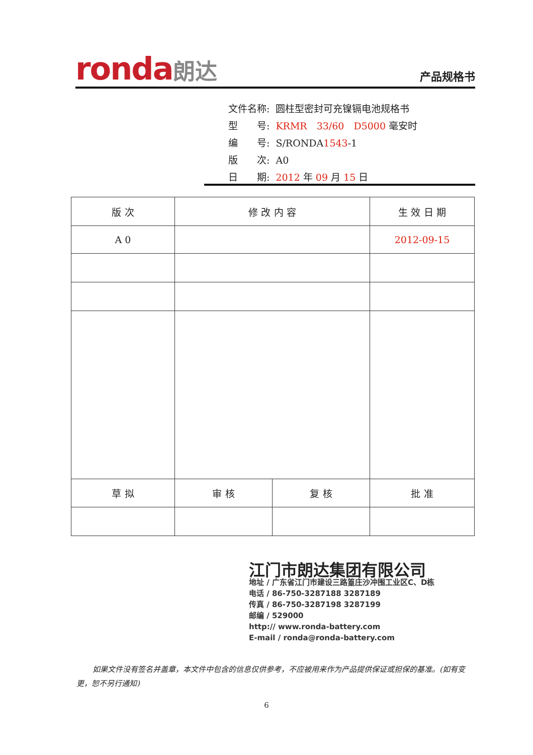ronda朗达
产品规格书
| 文件名称: | 圆柱型密封可充镍镉电池规格书 |
| 型 号: | KRMR 33/60 D5000 毫安时 |
| 编 号: | S/RONDA 1543 -1 |
| 版 次: | A0 |
| 日 期: | 2012 年 09 月 15 日 |
| 版 次 | 修 改 内 容 | | 生 效 日 期 |
| --- | --- | --- | --- |
| A 0 | | | 2012-09-15 |
| 草 拟 | 审 核 | 复 核 | 批 准 |
江门市朗达集团有限公司
地址 / 广东省江门市建设三路篁庄沙冲围工业区C、D栋
电话 / 86-750-3287188 3287189
传真 / 86-750-3287198 3287199
邮编 / 529000
http:// www.ronda-battery.com
E-mail / ronda@ronda-battery.com
如果文件没有签名并盖章，本文件中包含的信息仅供参考，不应被用来作为产品提供保证或担保的基准。(如有变更，恕不另行通知)
6